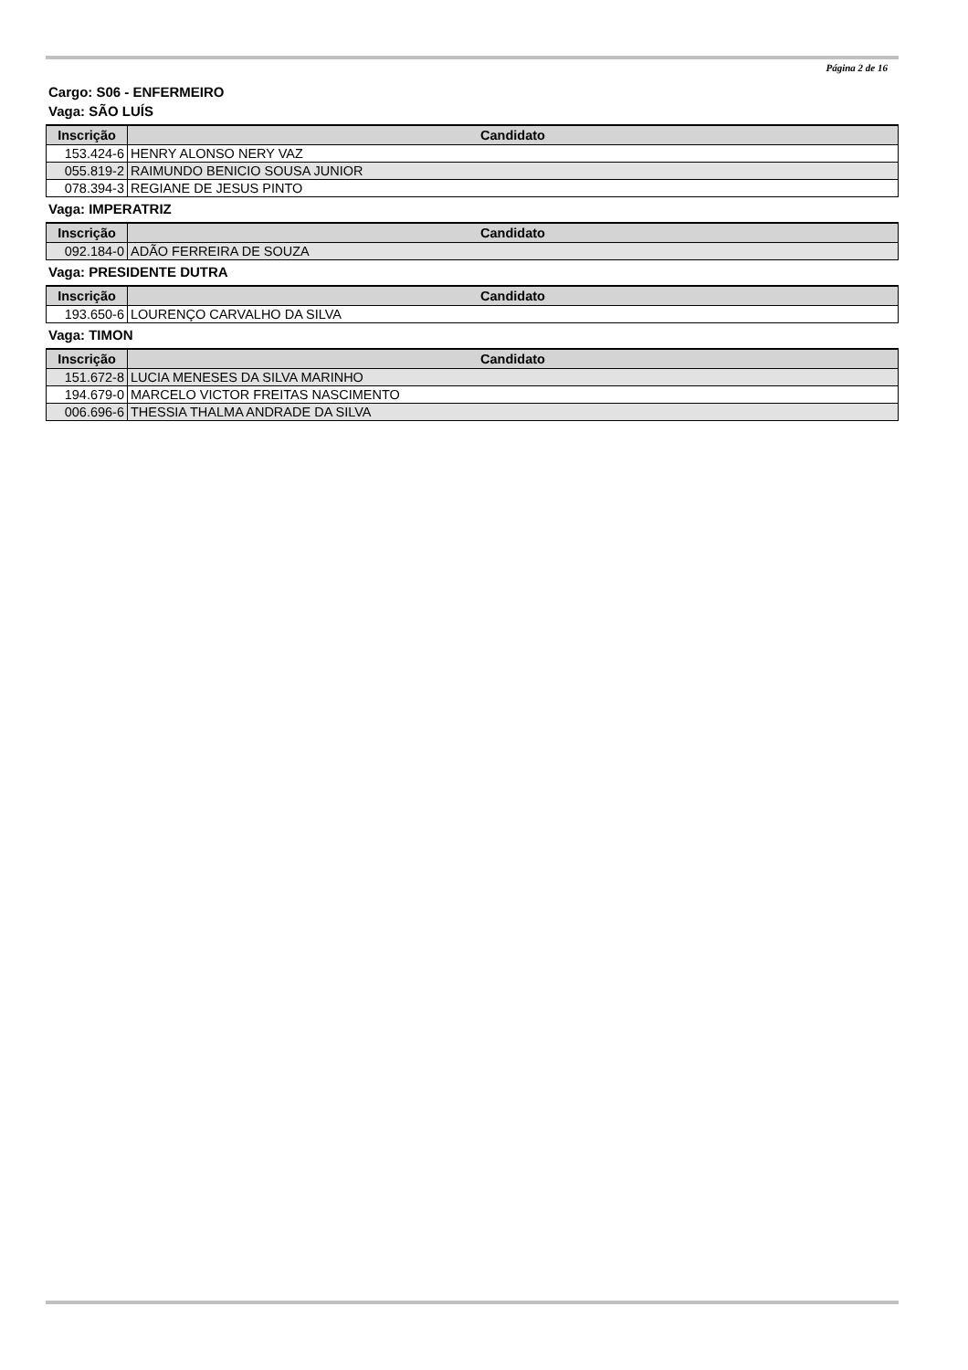Página 2 de 16
Cargo: S06 - ENFERMEIRO
Vaga: SÃO LUÍS
| Inscrição | Candidato |
| --- | --- |
| 153.424-6 | HENRY ALONSO NERY VAZ |
| 055.819-2 | RAIMUNDO BENICIO SOUSA JUNIOR |
| 078.394-3 | REGIANE DE JESUS PINTO |
Vaga: IMPERATRIZ
| Inscrição | Candidato |
| --- | --- |
| 092.184-0 | ADÃO FERREIRA DE SOUZA |
Vaga: PRESIDENTE DUTRA
| Inscrição | Candidato |
| --- | --- |
| 193.650-6 | LOURENÇO CARVALHO DA SILVA |
Vaga: TIMON
| Inscrição | Candidato |
| --- | --- |
| 151.672-8 | LUCIA MENESES DA SILVA MARINHO |
| 194.679-0 | MARCELO VICTOR FREITAS NASCIMENTO |
| 006.696-6 | THESSIA THALMA ANDRADE DA SILVA |